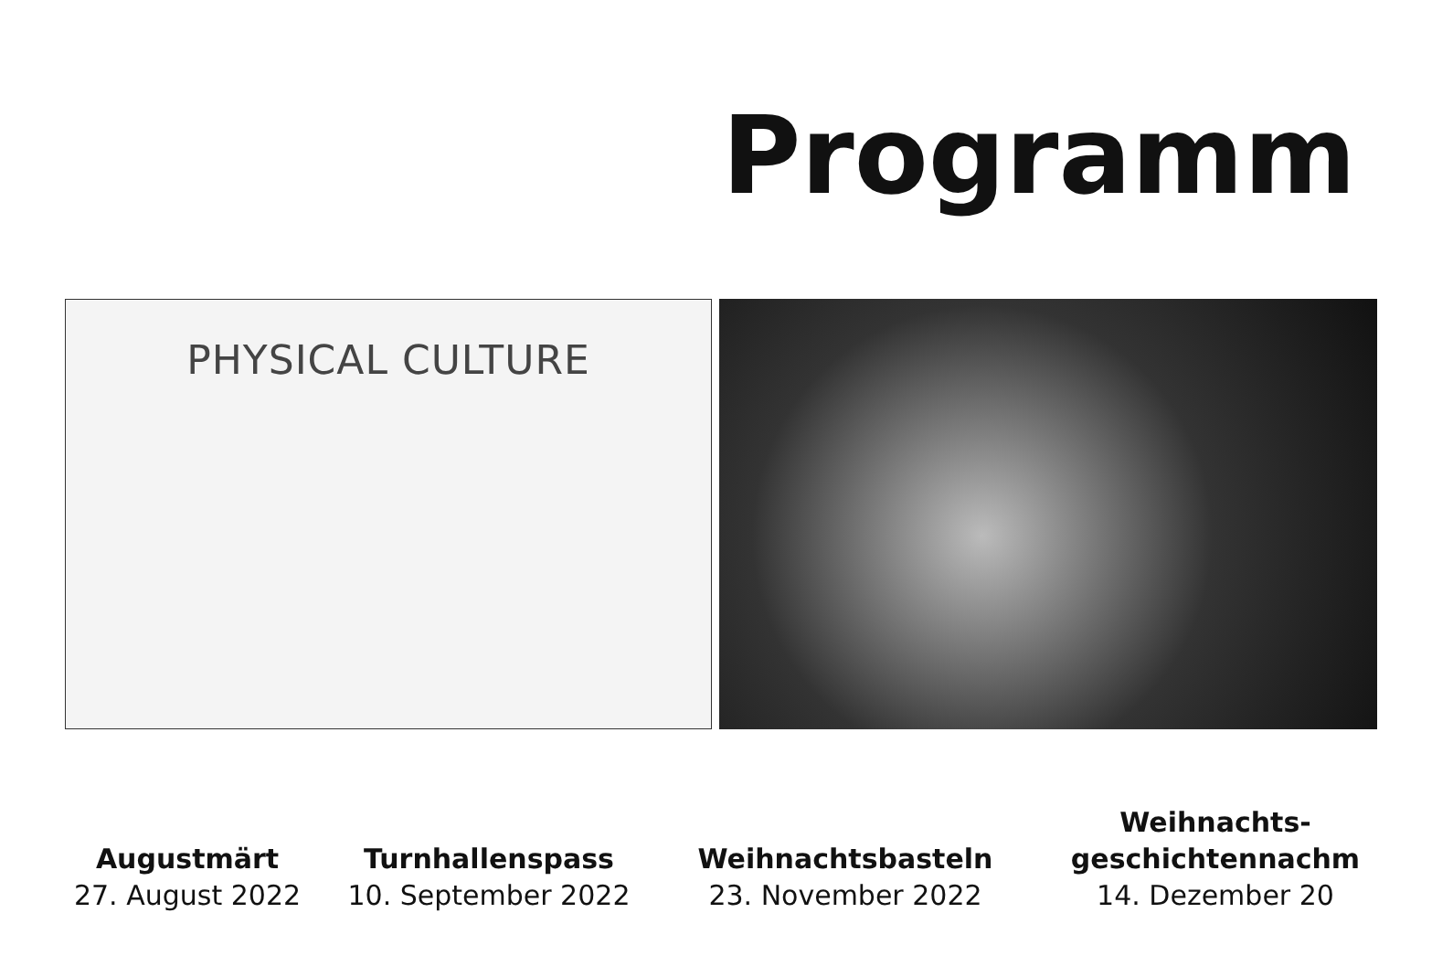Programm
PHYSICAL CULTURE
Augustmärt
27. August 2022
Turnhallenspass
10. September 2022
Weihnachtsbasteln
23. November 2022
Weihnachts-
geschichtennachm
14. Dezember 20